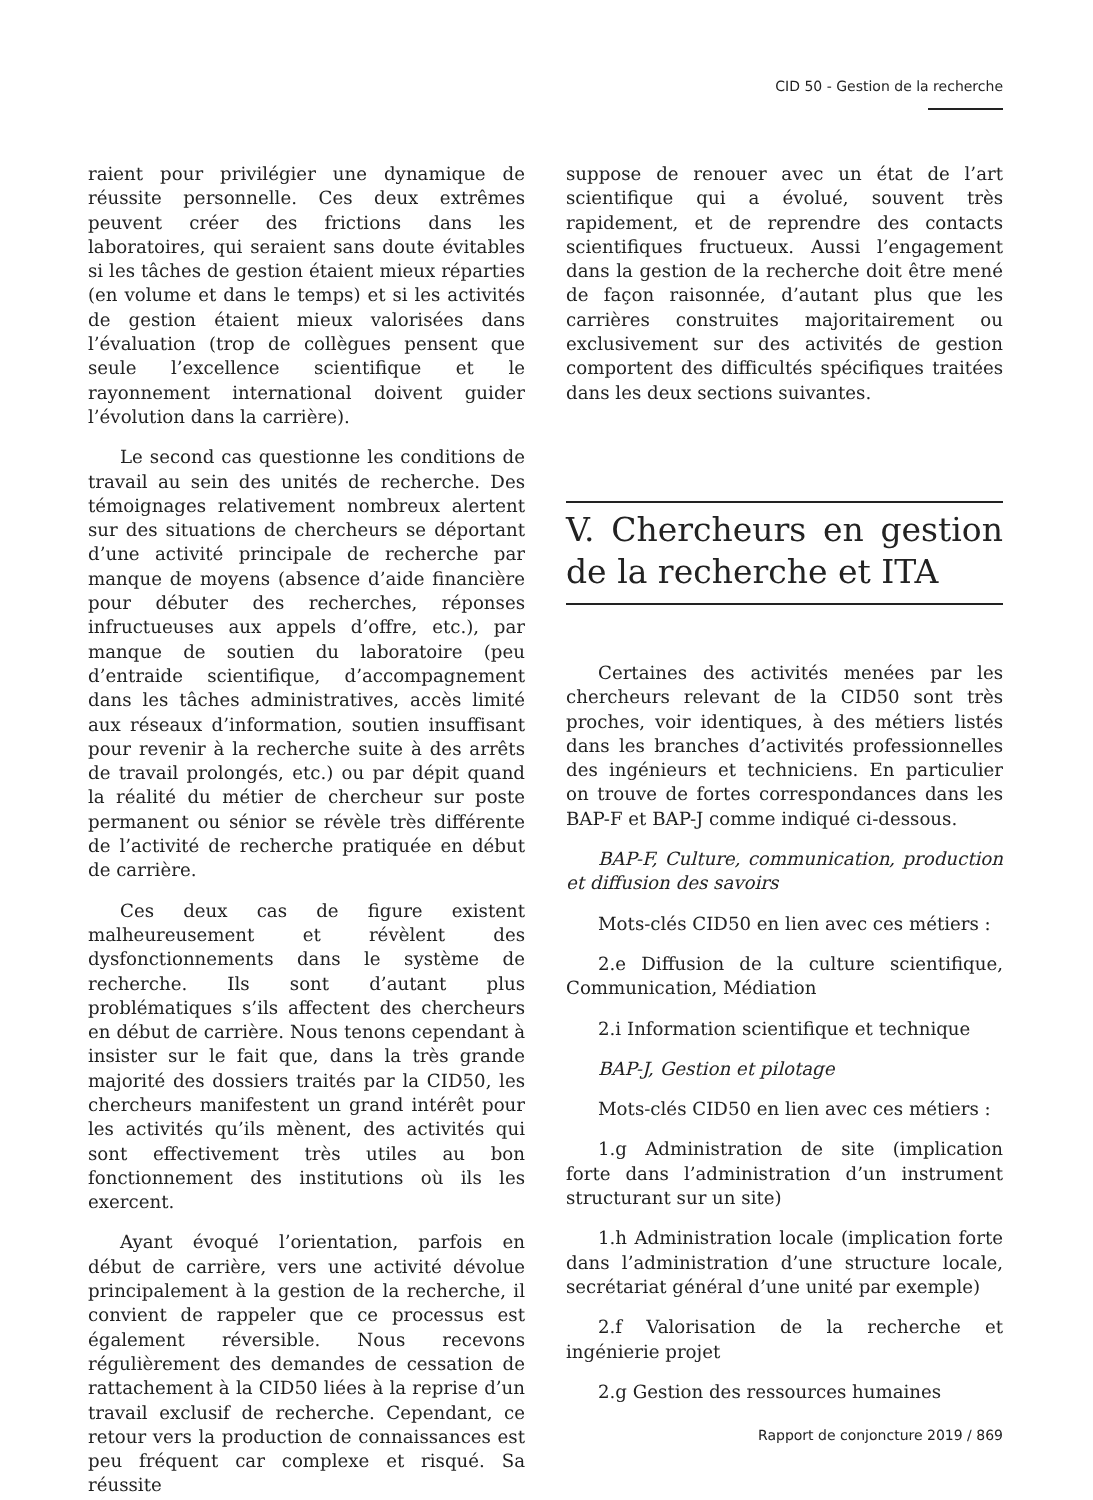CID 50 - Gestion de la recherche
raient pour privilégier une dynamique de réussite personnelle. Ces deux extrêmes peuvent créer des frictions dans les laboratoires, qui seraient sans doute évitables si les tâches de gestion étaient mieux réparties (en volume et dans le temps) et si les activités de gestion étaient mieux valorisées dans l’évaluation (trop de collègues pensent que seule l’excellence scientifique et le rayonnement international doivent guider l’évolution dans la carrière).
Le second cas questionne les conditions de travail au sein des unités de recherche. Des témoignages relativement nombreux alertent sur des situations de chercheurs se déportant d’une activité principale de recherche par manque de moyens (absence d’aide financière pour débuter des recherches, réponses infructueuses aux appels d’offre, etc.), par manque de soutien du laboratoire (peu d’entraide scientifique, d’accompagnement dans les tâches administratives, accès limité aux réseaux d’information, soutien insuffisant pour revenir à la recherche suite à des arrêts de travail prolongés, etc.) ou par dépit quand la réalité du métier de chercheur sur poste permanent ou sénior se révèle très différente de l’activité de recherche pratiquée en début de carrière.
Ces deux cas de figure existent malheureusement et révèlent des dysfonctionnements dans le système de recherche. Ils sont d’autant plus problématiques s’ils affectent des chercheurs en début de carrière. Nous tenons cependant à insister sur le fait que, dans la très grande majorité des dossiers traités par la CID50, les chercheurs manifestent un grand intérêt pour les activités qu’ils mènent, des activités qui sont effectivement très utiles au bon fonctionnement des institutions où ils les exercent.
Ayant évoqué l’orientation, parfois en début de carrière, vers une activité dévolue principalement à la gestion de la recherche, il convient de rappeler que ce processus est également réversible. Nous recevons régulièrement des demandes de cessation de rattachement à la CID50 liées à la reprise d’un travail exclusif de recherche. Cependant, ce retour vers la production de connaissances est peu fréquent car complexe et risqué. Sa réussite
suppose de renouer avec un état de l’art scientifique qui a évolué, souvent très rapidement, et de reprendre des contacts scientifiques fructueux. Aussi l’engagement dans la gestion de la recherche doit être mené de façon raisonnée, d’autant plus que les carrières construites majoritairement ou exclusivement sur des activités de gestion comportent des difficultés spécifiques traitées dans les deux sections suivantes.
V. Chercheurs en gestion de la recherche et ITA
Certaines des activités menées par les chercheurs relevant de la CID50 sont très proches, voir identiques, à des métiers listés dans les branches d’activités professionnelles des ingénieurs et techniciens. En particulier on trouve de fortes correspondances dans les BAP-F et BAP-J comme indiqué ci-dessous.
BAP-F, Culture, communication, production et diffusion des savoirs
Mots-clés CID50 en lien avec ces métiers :
2.e Diffusion de la culture scientifique, Communication, Médiation
2.i Information scientifique et technique
BAP-J, Gestion et pilotage
Mots-clés CID50 en lien avec ces métiers :
1.g Administration de site (implication forte dans l’administration d’un instrument structurant sur un site)
1.h Administration locale (implication forte dans l’administration d’une structure locale, secrétariat général d’une unité par exemple)
2.f Valorisation de la recherche et ingénierie projet
2.g Gestion des ressources humaines
Rapport de conjoncture 2019 / 869